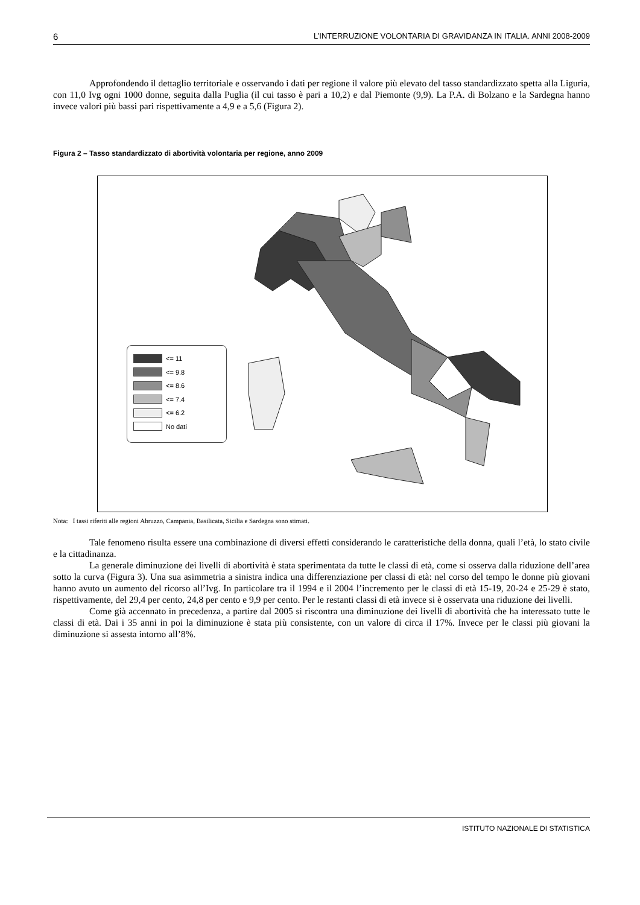6 L’INTERRUZIONE VOLONTARIA DI GRAVIDANZA IN ITALIA. ANNI 2008-2009
Approfondendo il dettaglio territoriale e osservando i dati per regione il valore più elevato del tasso standardizzato spetta alla Liguria, con 11,0 Ivg ogni 1000 donne, seguita dalla Puglia (il cui tasso è pari a 10,2) e dal Piemonte (9,9). La P.A. di Bolzano e la Sardegna hanno invece valori più bassi pari rispettivamente a 4,9 e a 5,6 (Figura 2).
Figura 2 – Tasso standardizzato di abortività volontaria per regione, anno 2009
<= 11
<= 9.8
<= 8.6
<= 7.4
<= 6.2
No dati
Nota: I tassi riferiti alle regioni Abruzzo, Campania, Basilicata, Sicilia e Sardegna sono stimati.
Tale fenomeno risulta essere una combinazione di diversi effetti considerando le caratteristiche della donna, quali l’età, lo stato civile e la cittadinanza.
La generale diminuzione dei livelli di abortività è stata sperimentata da tutte le classi di età, come si osserva dalla riduzione dell’area sotto la curva (Figura 3). Una sua asimmetria a sinistra indica una differenziazione per classi di età: nel corso del tempo le donne più giovani hanno avuto un aumento del ricorso all’Ivg. In particolare tra il 1994 e il 2004 l’incremento per le classi di età 15-19, 20-24 e 25-29 è stato, rispettivamente, del 29,4 per cento, 24,8 per cento e 9,9 per cento. Per le restanti classi di età invece si è osservata una riduzione dei livelli.
Come già accennato in precedenza, a partire dal 2005 si riscontra una diminuzione dei livelli di abortività che ha interessato tutte le classi di età. Dai i 35 anni in poi la diminuzione è stata più consistente, con un valore di circa il 17%. Invece per le classi più giovani la diminuzione si assesta intorno all’8%.
ISTITUTO NAZIONALE DI STATISTICA